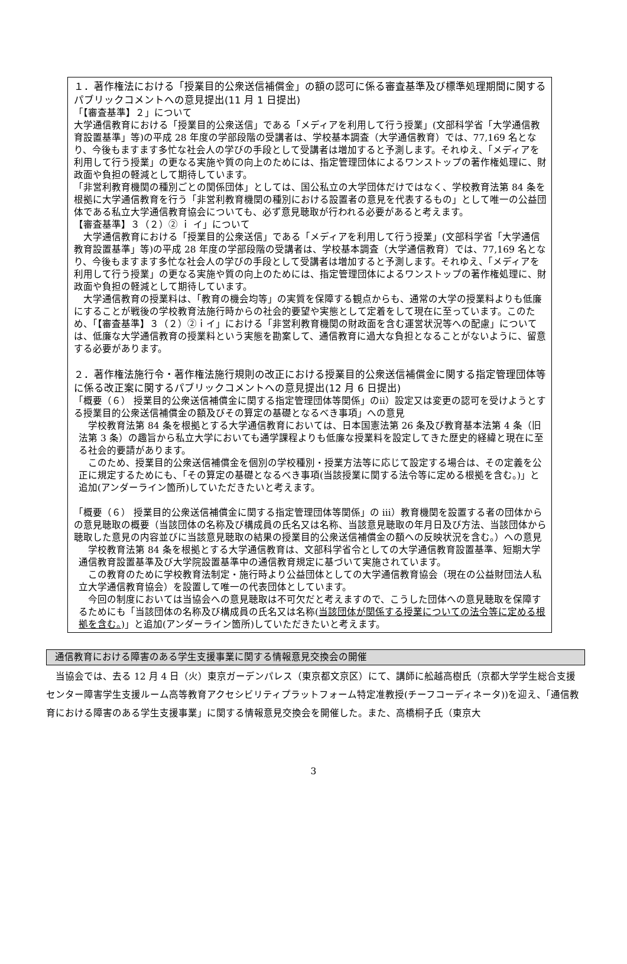１．著作権法における「授業目的公衆送信補償金」の額の認可に係る審査基準及び標準処理期間に関するパブリックコメントへの意見提出(11 月 1 日提出)
「【審査基準】２」について
大学通信教育における「授業目的公衆送信」である「メディアを利用して行う授業」(文部科学省「大学通信教育設置基準」等)の平成 28 年度の学部段階の受講者は、学校基本調査（大学通信教育）では、77,169 名となり、今後もますます多忙な社会人の学びの手段として受講者は増加すると予測します。それゆえ、「メディアを利用して行う授業」の更なる実施や質の向上のためには、指定管理団体によるワンストップの著作権処理に、財政面や負担の軽減として期待しています。
「非営利教育機関の種別ごとの関係団体」としては、国公私立の大学団体だけではなく、学校教育法第 84 条を根拠に大学通信教育を行う「非営利教育機関の種別における設置者の意見を代表するもの」として唯一の公益団体である私立大学通信教育協会についても、必ず意見聴取が行われる必要があると考えます。
【審査基準】３（２）② ｉ イ」について
　大学通信教育における「授業目的公衆送信」である「メディアを利用して行う授業」(文部科学省「大学通信教育設置基準」等)の平成 28 年度の学部段階の受講者は、学校基本調査（大学通信教育）では、77,169 名となり、今後もますます多忙な社会人の学びの手段として受講者は増加すると予測します。それゆえ、「メディアを利用して行う授業」の更なる実施や質の向上のためには、指定管理団体によるワンストップの著作権処理に、財政面や負担の軽減として期待しています。
　大学通信教育の授業料は、「教育の機会均等」の実質を保障する観点からも、通常の大学の授業料よりも低廉にすることが戦後の学校教育法施行時からの社会的要望や実態として定着をして現在に至っています。このため、「【審査基準】３（２）②ｉイ」における「非営利教育機関の財政面を含む運営状況等への配慮」については、低廉な大学通信教育の授業料という実態を勘案して、通信教育に過大な負担となることがないように、留意する必要があります。
２．著作権法施行令・著作権法施行規則の改正における授業目的公衆送信補償金に関する指定管理団体等に係る改正案に関するパブリックコメントへの意見提出(12 月 6 日提出)
「概要（６） 授業目的公衆送信補償金に関する指定管理団体等関係」のⅱ）設定又は変更の認可を受けようとする授業目的公衆送信補償金の額及びその算定の基礎となるべき事項」への意見
　学校教育法第 84 条を根拠とする大学通信教育においては、日本国憲法第 26 条及び教育基本法第 4 条（旧法第 3 条）の趣旨から私立大学においても通学課程よりも低廉な授業料を設定してきた歴史的経緯と現在に至る社会的要請があります。
　このため、授業目的公衆送信補償金を個別の学校種別・授業方法等に応じて設定する場合は、その定義を公正に規定するためにも、「その算定の基礎となるべき事項(当該授業に関する法令等に定める根拠を含む。)」と追加(アンダーライン箇所)していただきたいと考えます。
「概要（６） 授業目的公衆送信補償金に関する指定管理団体等関係」の ⅲ）教育機関を設置する者の団体からの意見聴取の概要（当該団体の名称及び構成員の氏名又は名称、当該意見聴取の年月日及び方法、当該団体から聴取した意見の内容並びに当該意見聴取の結果の授業目的公衆送信補償金の額への反映状況を含む。）への意見
　学校教育法第 84 条を根拠とする大学通信教育は、文部科学省令としての大学通信教育設置基準、短期大学通信教育設置基準及び大学院設置基準中の通信教育規定に基づいて実施されています。
　この教育のために学校教育法制定・施行時より公益団体としての大学通信教育協会（現在の公益財団法人私立大学通信教育協会）を設置して唯一の代表団体としています。
　今回の制度においては当協会への意見聴取は不可欠だと考えますので、こうした団体への意見聴取を保障するためにも「当該団体の名称及び構成員の氏名又は名称(当該団体が関係する授業についての法令等に定める根拠を含む。)」と追加(アンダーライン箇所)していただきたいと考えます。
通信教育における障害のある学生支援事業に関する情報意見交換会の開催
　当協会では、去る 12 月 4 日（火）東京ガーデンパレス（東京都文京区）にて、講師に舩越高樹氏（京都大学学生総合支援センター障害学生支援ルーム高等教育アクセシビリティプラットフォーム特定准教授(チーフコーディネータ))を迎え、「通信教育における障害のある学生支援事業」に関する情報意見交換会を開催した。また、高橋桐子氏（東京大
3